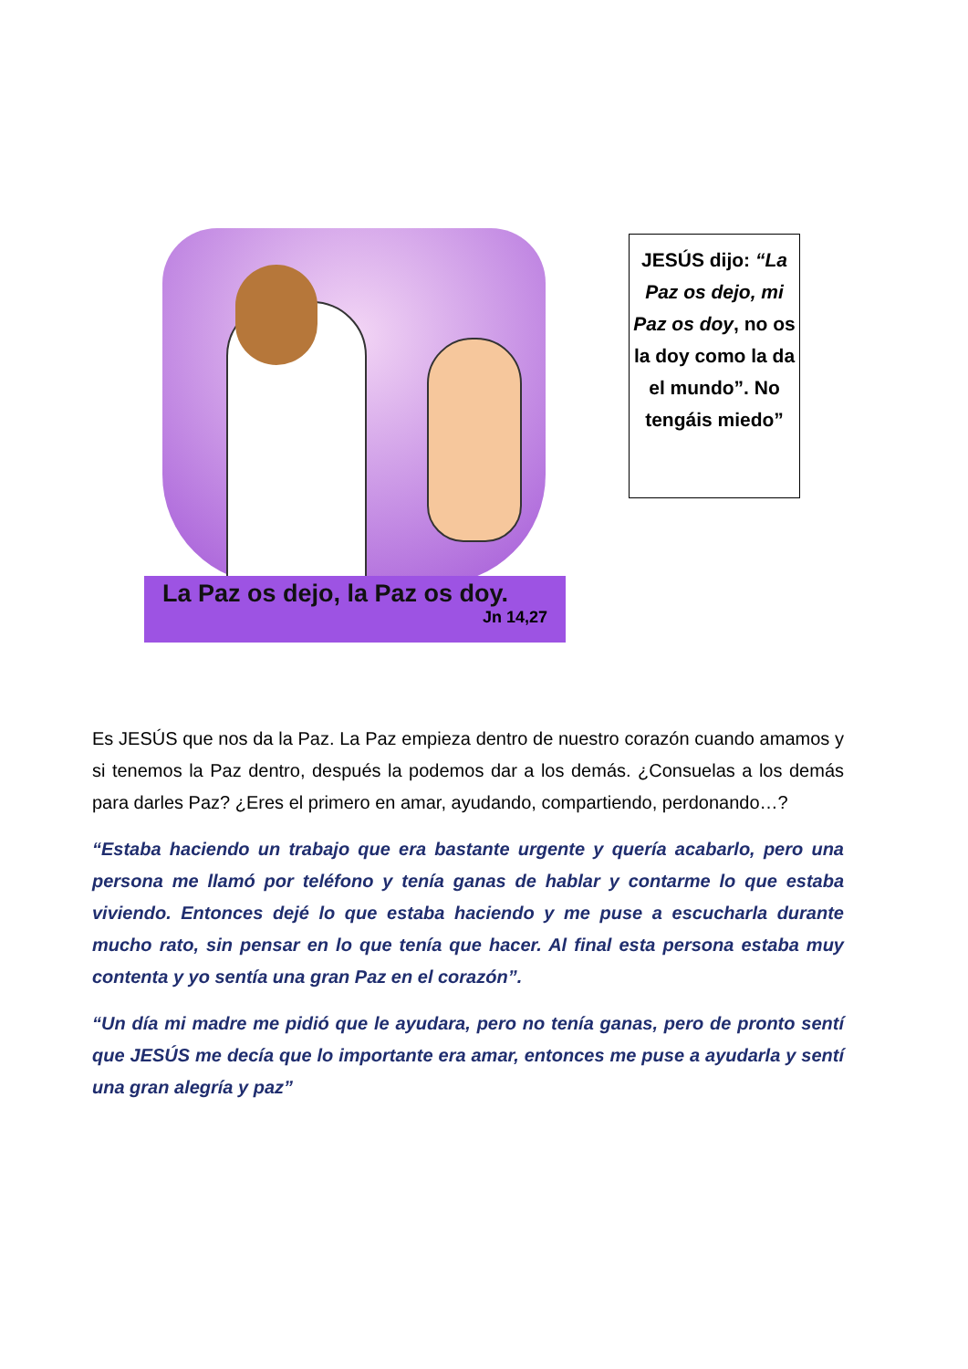La Paz os dejo, la Paz os doy.
Jn 14,27
JESÚS dijo: “La Paz os dejo, mi Paz os doy, no os la doy como la da el mundo”. No tengáis miedo”
Es JESÚS que nos da la Paz. La Paz empieza dentro de nuestro corazón cuando amamos y si tenemos la Paz dentro, después la podemos dar a los demás. ¿Consuelas a los demás para darles Paz? ¿Eres el primero en amar, ayudando, compartiendo, perdonando…?
“Estaba haciendo un trabajo que era bastante urgente y quería acabarlo, pero una persona me llamó por teléfono y tenía ganas de hablar y contarme lo que estaba viviendo. Entonces dejé lo que estaba haciendo y me puse a escucharla durante mucho rato, sin pensar en lo que tenía que hacer. Al final esta persona estaba muy contenta y yo sentía una gran Paz en el corazón”.
“Un día mi madre me pidió que le ayudara, pero no tenía ganas, pero de pronto sentí que JESÚS me decía que lo importante era amar, entonces me puse a ayudarla y sentí una gran alegría y paz”